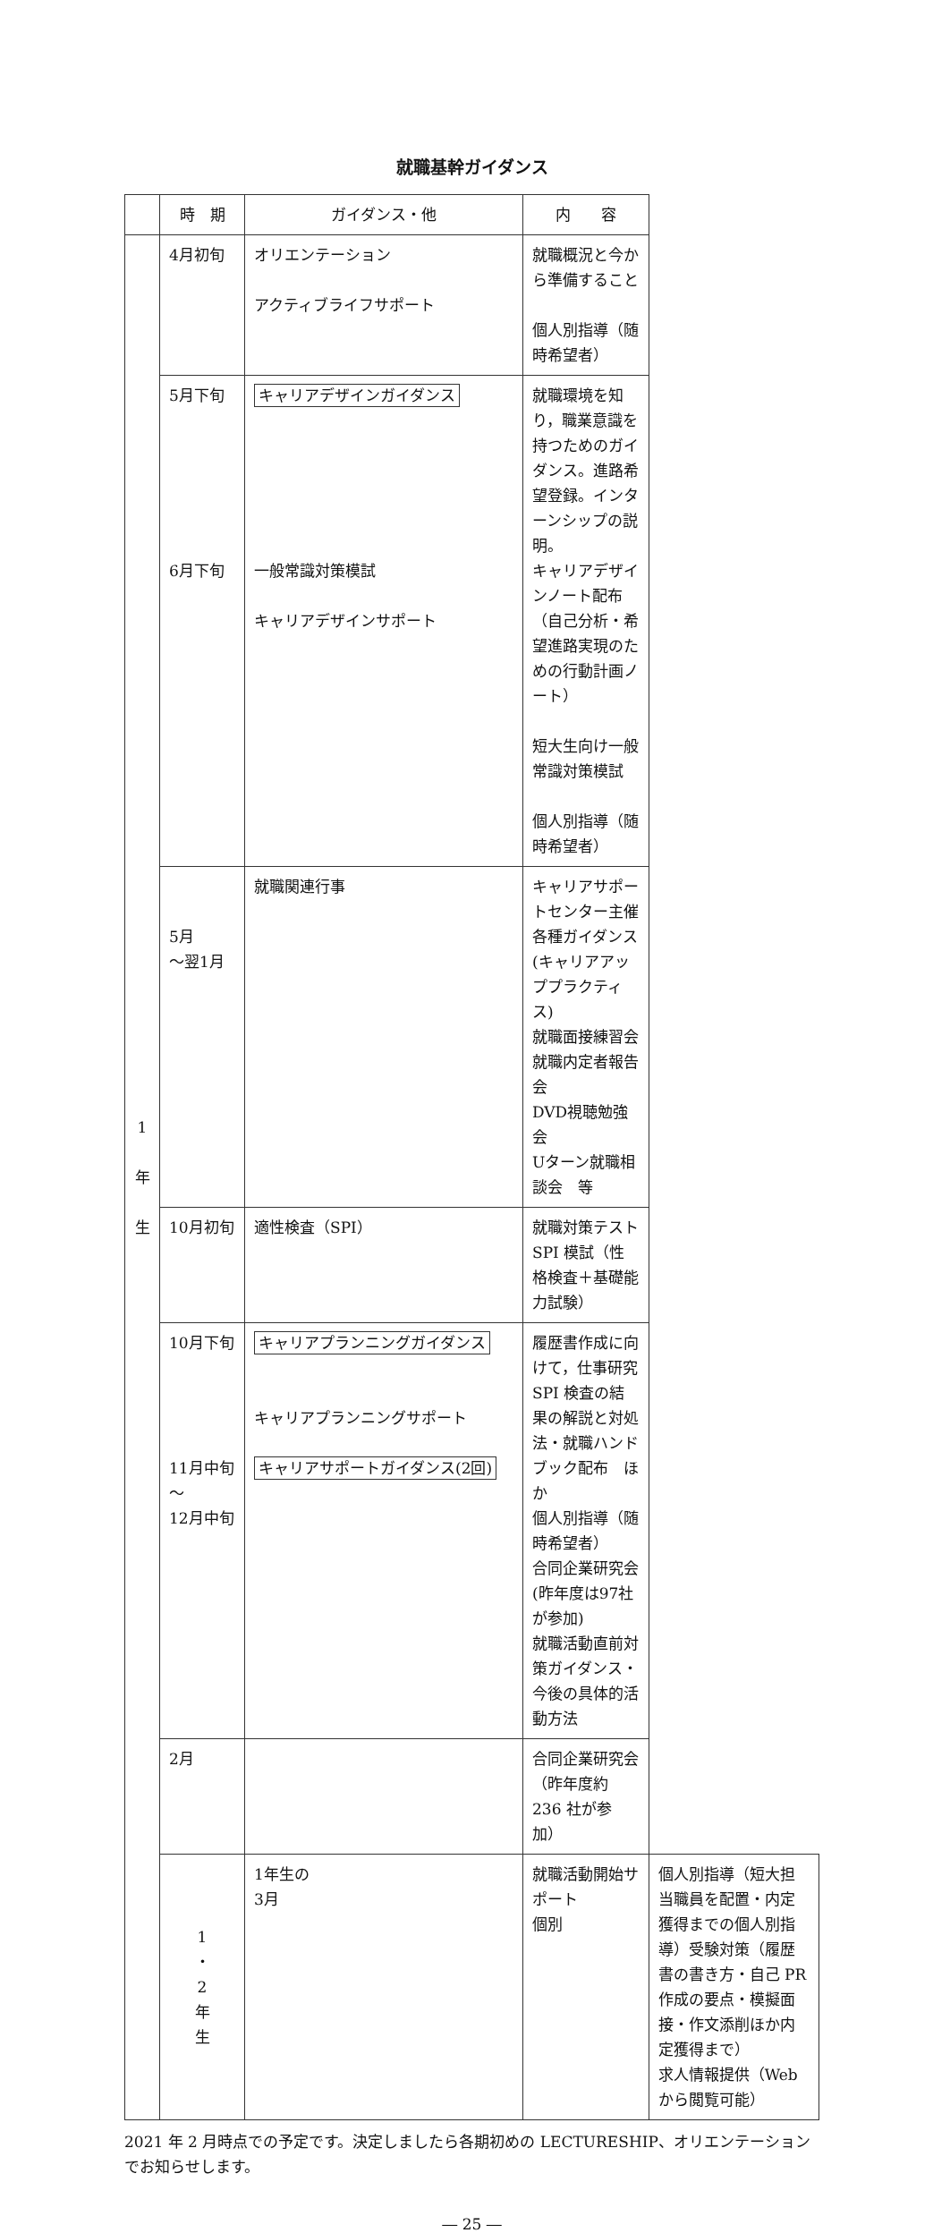就職基幹ガイダンス
| | 時 期 | ガイダンス・他 | 内 容 | |
| --- | --- | --- | --- | --- |
| 1 年 生 | 4月初旬 | オリエンテーション アクティブライフサポート | 就職概況と今から準備すること 個人別指導（随時希望者） | |
| | 5月下旬 6月下旬 | キャリアデザインガイダンス 一般常識対策模試 キャリアデザインサポート | 就職環境を知り，職業意識を持つためのガイダンス。進路希望登録。インターンシップの説明。 キャリアデザインノート配布（自己分析・希望進路実現のための行動計画ノート） 短大生向け一般常識対策模試 個人別指導（随時希望者） | |
| | 5月 ～翌1月 | 就職関連行事 | キャリアサポートセンター主催各種ガイダンス(キャリアアッププラクティス) 就職面接練習会 就職内定者報告会 DVD視聴勉強会 Uターン就職相談会 等 | |
| | 10月初旬 | 適性検査（SPI） | 就職対策テスト SPI 模試（性格検査＋基礎能力試験） | |
| | 10月下旬 11月中旬～ 12月中旬 | キャリアプランニングガイダンス キャリアプランニングサポート キャリアサポートガイダンス(2回) | 履歴書作成に向けて，仕事研究 SPI 検査の結果の解説と対処法・就職ハンドブック配布 ほか 個人別指導（随時希望者） 合同企業研究会(昨年度は97社が参加) 就職活動直前対策ガイダンス・ 今後の具体的活動方法 | |
| | 2月 | | 合同企業研究会（昨年度約 236 社が参加） | |
| | 1 ・ 2 年 生 | 1年生の 3月 | 就職活動開始サポート 個別 | 個人別指導（短大担当職員を配置・内定獲得までの個人別指導）受験対策（履歴書の書き方・自己 PR 作成の要点・模擬面接・作文添削ほか内定獲得まで） 求人情報提供（Web から閲覧可能） |
2021 年 2 月時点での予定です。決定しましたら各期初めの LECTURESHIP、オリエンテーションでお知らせします。
― 25 ―